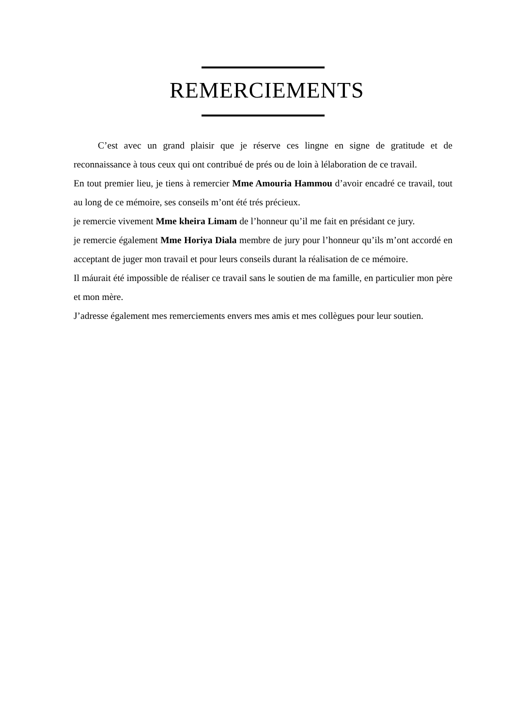REMERCIEMENTS
C’est avec un grand plaisir que je réserve ces lingne en signe de gratitude et de reconnaissance à tous ceux qui ont contribué de prés ou de loin à lélaboration de ce travail.
En tout premier lieu, je tiens à remercier Mme Amouria Hammou d’avoir encadré ce travail, tout au long de ce mémoire, ses conseils m’ont été trés précieux.
je remercie vivement Mme kheira Limam de l’honneur qu’il me fait en présidant ce jury.
je remercie également Mme Horiya Diala membre de jury pour l’honneur qu’ils m’ont accordé en acceptant de juger mon travail et pour leurs conseils durant la réalisation de ce mémoire.
Il máurait été impossible de réaliser ce travail sans le soutien de ma famille, en particulier mon père et mon mère.
J’adresse également mes remerciements envers mes amis et mes collègues pour leur soutien.